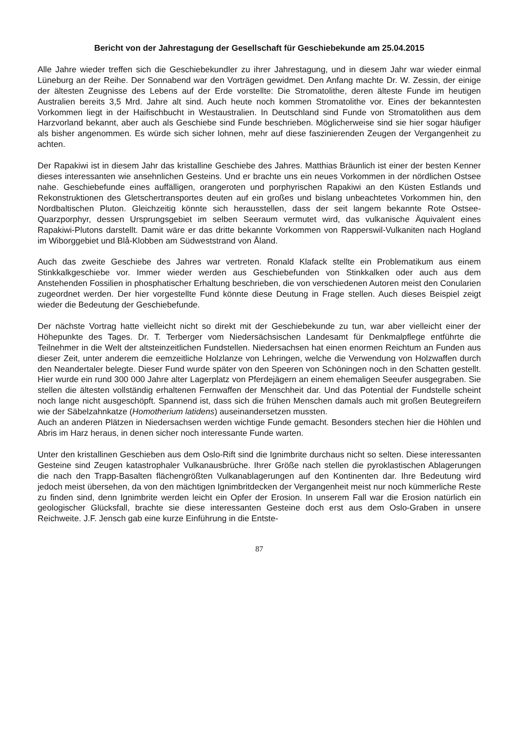Bericht von der Jahrestagung der Gesellschaft für Geschiebekunde am 25.04.2015
Alle Jahre wieder treffen sich die Geschiebekundler zu ihrer Jahrestagung, und in diesem Jahr war wieder einmal Lüneburg an der Reihe. Der Sonnabend war den Vorträgen gewidmet. Den Anfang machte Dr. W. Zessin, der einige der ältesten Zeugnisse des Lebens auf der Erde vorstellte: Die Stromatolithe, deren älteste Funde im heutigen Australien bereits 3,5 Mrd. Jahre alt sind. Auch heute noch kommen Stromatolithe vor. Eines der bekanntesten Vorkommen liegt in der Haifischbucht in Westaustralien. In Deutschland sind Funde von Stromatolithen aus dem Harzvorland bekannt, aber auch als Geschiebe sind Funde beschrieben. Möglicherweise sind sie hier sogar häufiger als bisher angenommen. Es würde sich sicher lohnen, mehr auf diese faszinierenden Zeugen der Vergangenheit zu achten.
Der Rapakiwi ist in diesem Jahr das kristalline Geschiebe des Jahres. Matthias Bräunlich ist einer der besten Kenner dieses interessanten wie ansehnlichen Gesteins. Und er brachte uns ein neues Vorkommen in der nördlichen Ostsee nahe. Geschiebefunde eines auffälligen, orangeroten und porphyrischen Rapakiwi an den Küsten Estlands und Rekonstruktionen des Gletschertransportes deuten auf ein großes und bislang unbeachtetes Vorkommen hin, den Nordbaltischen Pluton. Gleichzeitig könnte sich herausstellen, dass der seit langem bekannte Rote Ostsee-Quarzporphyr, dessen Ursprungsgebiet im selben Seeraum vermutet wird, das vulkanische Äquivalent eines Rapakiwi-Plutons darstellt. Damit wäre er das dritte bekannte Vorkommen von Rapperswil-Vulkaniten nach Hogland im Wiborggebiet und Blå-Klobben am Südweststrand von Åland.
Auch das zweite Geschiebe des Jahres war vertreten. Ronald Klafack stellte ein Problematikum aus einem Stinkkalkgeschiebe vor. Immer wieder werden aus Geschiebefunden von Stinkkalken oder auch aus dem Anstehenden Fossilien in phosphatischer Erhaltung beschrieben, die von verschiedenen Autoren meist den Conularien zugeordnet werden. Der hier vorgestellte Fund könnte diese Deutung in Frage stellen. Auch dieses Beispiel zeigt wieder die Bedeutung der Geschiebefunde.
Der nächste Vortrag hatte vielleicht nicht so direkt mit der Geschiebekunde zu tun, war aber vielleicht einer der Höhepunkte des Tages. Dr. T. Terberger vom Niedersächsischen Landesamt für Denkmalpflege entführte die Teilnehmer in die Welt der altsteinzeitlichen Fundstellen. Niedersachsen hat einen enormen Reichtum an Funden aus dieser Zeit, unter anderem die eemzeitliche Holzlanze von Lehringen, welche die Verwendung von Holzwaffen durch den Neandertaler belegte. Dieser Fund wurde später von den Speeren von Schöningen noch in den Schatten gestellt. Hier wurde ein rund 300 000 Jahre alter Lagerplatz von Pferdejägern an einem ehemaligen Seeufer ausgegraben. Sie stellen die ältesten vollständig erhaltenen Fernwaffen der Menschheit dar. Und das Potential der Fundstelle scheint noch lange nicht ausgeschöpft. Spannend ist, dass sich die frühen Menschen damals auch mit großen Beutegreifern wie der Säbelzahnkatze (Homotherium latidens) auseinandersetzen mussten.
Auch an anderen Plätzen in Niedersachsen werden wichtige Funde gemacht. Besonders stechen hier die Höhlen und Abris im Harz heraus, in denen sicher noch interessante Funde warten.
Unter den kristallinen Geschieben aus dem Oslo-Rift sind die Ignimbrite durchaus nicht so selten. Diese interessanten Gesteine sind Zeugen katastrophaler Vulkanausbrüche. Ihrer Größe nach stellen die pyroklastischen Ablagerungen die nach den Trapp-Basalten flächengrößten Vulkanablagerungen auf den Kontinenten dar. Ihre Bedeutung wird jedoch meist übersehen, da von den mächtigen Ignimbritdecken der Vergangenheit meist nur noch kümmerliche Reste zu finden sind, denn Ignimbrite werden leicht ein Opfer der Erosion. In unserem Fall war die Erosion natürlich ein geologischer Glücksfall, brachte sie diese interessanten Gesteine doch erst aus dem Oslo-Graben in unsere Reichweite. J.F. Jensch gab eine kurze Einführung in die Entste-
87